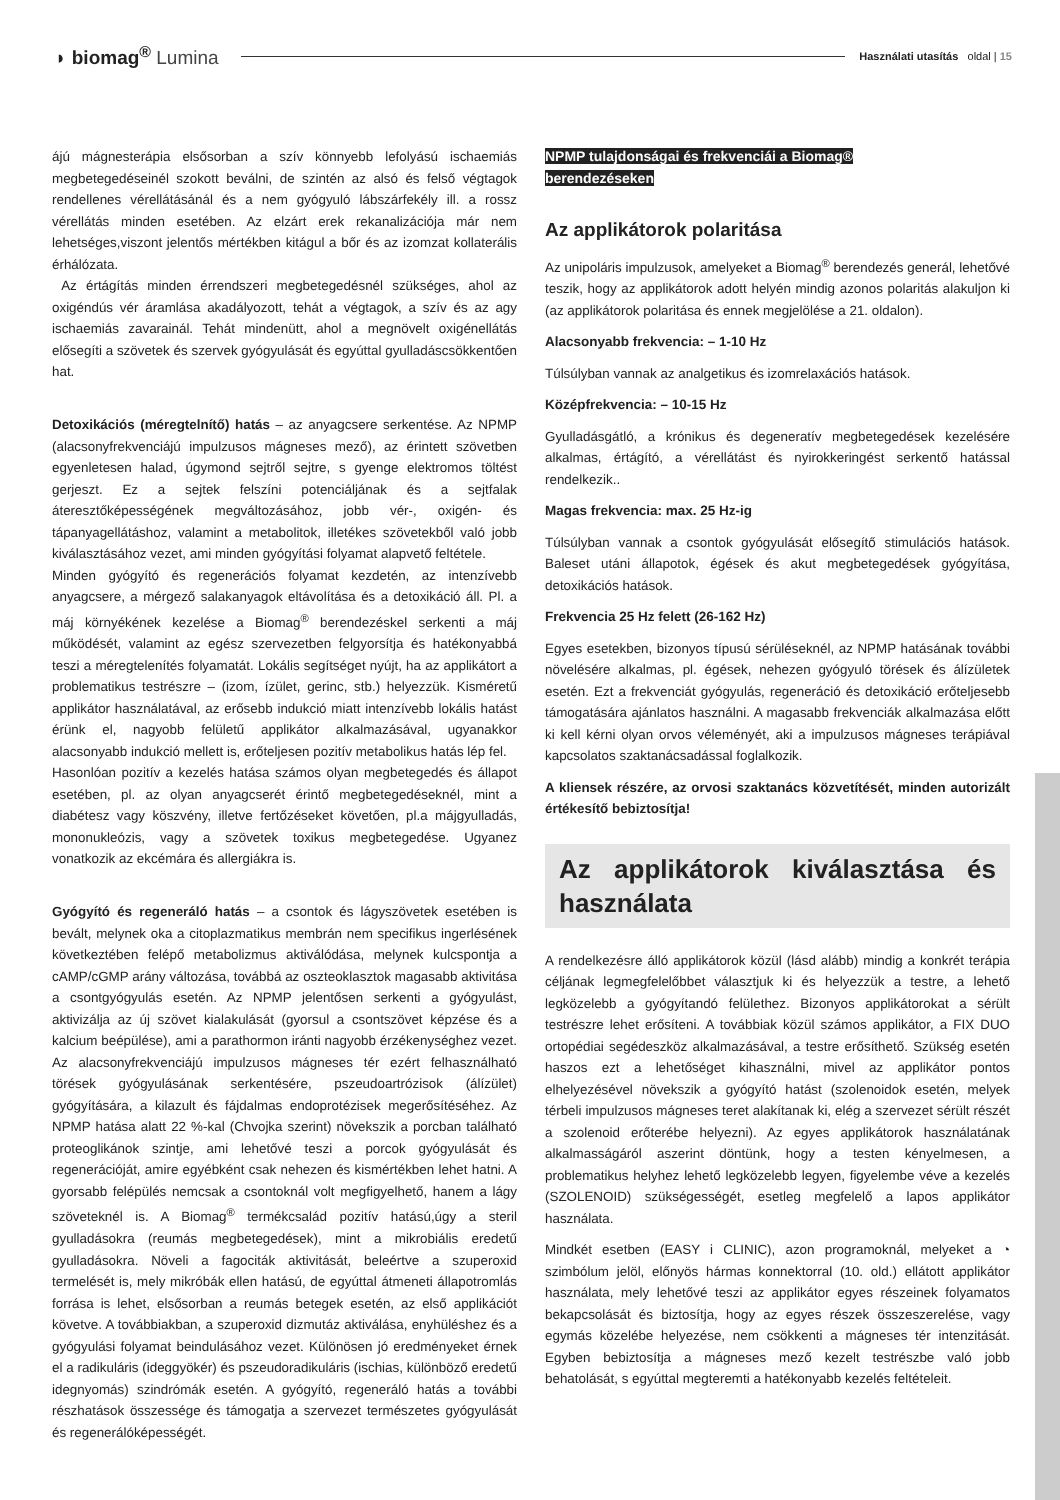◗ biomag<sup>®</sup> Lumina
Használati utasítás oldal | 15
ájú mágnesterápia elsősorban a szív könnyebb lefolyású ischaemiás megbetegedéseinél szokott beválni, de szintén az alsó és felső végtagok rendellenes vérellátásánál és a nem gyógyuló lábszárfekély ill. a rossz vérellátás minden esetében. Az elzárt erek rekanalizációja már nem lehetséges,viszont jelentős mértékben kitágul a bőr és az izomzat kollaterális érhálózata.
Az értágítás minden érrendszeri megbetegedésnél szükséges, ahol az oxigéndús vér áramlása akadályozott, tehát a végtagok, a szív és az agy ischaemiás zavarainál. Tehát mindenütt, ahol a megnövelt oxigénellátás elősegíti a szövetek és szervek gyógyulását és egyúttal gyulladáscsökkentően hat.
Detoxikációs (méregtelnítő) hatás – az anyagcsere serkentése. Az NPMP (alacsonyfrekvenciájú impulzusos mágneses mező), az érintett szövetben egyenletesen halad, úgymond sejtről sejtre, s gyenge elektromos töltést gerjeszt. Ez a sejtek felszíni potenciáljának és a sejtfalak áteresztőképességének megváltozásához, jobb vér-, oxigén- és tápanyagellátáshoz, valamint a metabolitok, illetékes szövetekből való jobb kiválasztásához vezet, ami minden gyógyítási folyamat alapvető feltétele.
Minden gyógyító és regenerációs folyamat kezdetén, az intenzívebb anyagcsere, a mérgező salakanyagok eltávolítása és a detoxikáció áll. Pl. a máj környékének kezelése a Biomag<sup>®</sup> berendezéskel serkenti a máj működését, valamint az egész szervezetben felgyorsítja és hatékonyabbá teszi a méregtelenítés folyamatát. Lokális segítséget nyújt, ha az applikátort a problematikus testrészre – (izom, ízület, gerinc, stb.) helyezzük. Kisméretű applikátor használatával, az erősebb indukció miatt intenzívebb lokális hatást érünk el, nagyobb felületű applikátor alkalmazásával, ugyanakkor alacsonyabb indukció mellett is, erőteljesen pozitív metabolikus hatás lép fel.
Hasonlóan pozitív a kezelés hatása számos olyan megbetegedés és állapot esetében, pl. az olyan anyagcserét érintő megbetegedéseknél, mint a diabétesz vagy köszvény, illetve fertőzéseket követően, pl.a májgyulladás, mononukleózis, vagy a szövetek toxikus megbetegedése. Ugyanez vonatkozik az ekcémára és allergiákra is.
Gyógyító és regeneráló hatás – a csontok és lágyszövetek esetében is bevált, melynek oka a citoplazmatikus membrán nem specifikus ingerlésének következtében felépő metabolizmus aktiválódása, melynek kulcspontja a cAMP/cGMP arány változása, továbbá az oszteoklasztok magasabb aktivitása a csontgyógyulás esetén. Az NPMP jelentősen serkenti a gyógyulást, aktivizálja az új szövet kialakulását (gyorsul a csontszövet képzése és a kalcium beépülése), ami a parathormon iránti nagyobb érzékenységhez vezet. Az alacsonyfrekvenciájú impulzusos mágneses tér ezért felhasználható törések gyógyulásának serkentésére, pszeudoartrózisok (álízület) gyógyítására, a kilazult és fájdalmas endoprotézisek megerősítéséhez. Az NPMP hatása alatt 22 %-kal (Chvojka szerint) növekszik a porcban található proteoglikánok szintje, ami lehetővé teszi a porcok gyógyulását és regenerációját, amire egyébként csak nehezen és kismértékben lehet hatni. A gyorsabb felépülés nemcsak a csontoknál volt megfigyelhető, hanem a lágy szöveteknél is. A Biomag<sup>®</sup> termékcsalád pozitív hatású,úgy a steril gyulladásokra (reumás megbetegedések), mint a mikrobiális eredetű gyulladásokra. Növeli a fagociták aktivitását, beleértve a szuperoxid termelését is, mely mikróbák ellen hatású, de egyúttal átmeneti állapotromlás forrása is lehet, elsősorban a reumás betegek esetén, az első applikációt követve. A továbbiakban, a szuperoxid dizmutáz aktiválása, enyhüléshez és a gyógyulási folyamat beindulásához vezet. Különösen jó eredményeket érnek el a radikuláris (ideggyökér) és pszeudoradikuláris (ischias, különböző eredetű idegnyomás) szindrómák esetén. A gyógyító, regeneráló hatás a további részhatások összessége és támogatja a szervezet természetes gyógyulását és regenerálóképességét.
NPMP tulajdonságai és frekvenciái a Biomag®
berendezéseken
Az applikátorok polaritása
Az unipoláris impulzusok, amelyeket a Biomag<sup>®</sup> berendezés generál, lehetővé teszik, hogy az applikátorok adott helyén mindig azonos polaritás alakuljon ki (az applikátorok polaritása és ennek megjelölése a 21. oldalon).
Alacsonyabb frekvencia: – 1-10 Hz
Túlsúlyban vannak az analgetikus és izomrelaxációs hatások.
Középfrekvencia: – 10-15 Hz
Gyulladásgátló, a krónikus és degeneratív megbetegedések kezelésére alkalmas, értágító, a vérellátást és nyirokkeringést serkentő hatással rendelkezik..
Magas frekvencia: max. 25 Hz-ig
Túlsúlyban vannak a csontok gyógyulását elősegítő stimulációs hatások. Baleset utáni állapotok, égések és akut megbetegedések gyógyítása, detoxikációs hatások.
Frekvencia 25 Hz felett (26-162 Hz)
Egyes esetekben, bizonyos típusú sérüléseknél, az NPMP hatásának további növelésére alkalmas, pl. égések, nehezen gyógyuló törések és álízületek esetén. Ezt a frekvenciát gyógyulás, regeneráció és detoxikáció erőteljesebb támogatására ajánlatos használni. A magasabb frekvenciák alkalmazása előtt ki kell kérni olyan orvos véleményét, aki a impulzusos mágneses terápiával kapcsolatos szaktanácsadással foglalkozik.
A kliensek részére, az orvosi szaktanács közvetítését, minden autorizált értékesítő bebiztosítja!
Az applikátorok kiválasztása és használata
A rendelkezésre álló applikátorok közül (lásd alább) mindig a konkrét terápia céljának legmegfelelőbbet választjuk ki és helyezzük a testre, a lehető legközelebb a gyógyítandó felülethez. Bizonyos applikátorokat a sérült testrészre lehet erősíteni. A továbbiak közül számos applikátor, a FIX DUO ortopédiai segédeszköz alkalmazásával, a testre erősíthető. Szükség esetén haszos ezt a lehetőséget kihasználni, mivel az applikátor pontos elhelyezésével növekszik a gyógyító hatást (szolenoidok esetén, melyek térbeli impulzusos mágneses teret alakítanak ki, elég a szervezet sérült részét a szolenoid erőterébe helyezni). Az egyes applikátorok használatának alkalmasságáról aszerint döntünk, hogy a testen kényelmesen, a problematikus helyhez lehető legközelebb legyen, figyelembe véve a kezelés (SZOLENOID) szükségességét, esetleg megfelelő a lapos applikátor használata.
Mindkét esetben (EASY i CLINIC), azon programoknál, melyeket a ◔ szimbólum jelöl, előnyös hármas konnektorral (10. old.) ellátott applikátor használata, mely lehetővé teszi az applikátor egyes részeinek folyamatos bekapcsolását és biztosítja, hogy az egyes részek összeszerelése, vagy egymás közelébe helyezése, nem csökkenti a mágneses tér intenzitását. Egyben bebiztosítja a mágneses mező kezelt testrészbe való jobb behatolását, s egyúttal megteremti a hatékonyabb kezelés feltételeit.